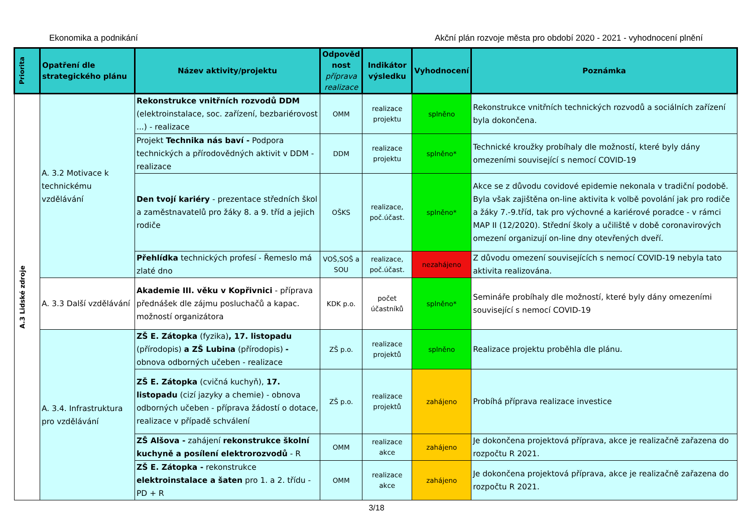Ekonomika a podnikání Akční plán rozvoje města pro období 2020 - 2021 - vyhodnocení plnění
| Priorita | Opatření dle strategického plánu | Název aktivity/projektu | Odpověd nost příprava realizace | Indikátor výsledku | Vyhodnocení | Poznámka |
| --- | --- | --- | --- | --- | --- | --- |
| A.3 Lidské zdroje | A. 3.2 Motivace k technickému vzdělávání | Rekonstrukce vnitřních rozvodů DDM (elektroinstalace, soc. zařízení, bezbariérovost ...) - realizace | OMM | realizace projektu | splněno | Rekonstrukce vnitřních technických rozvodů a sociálních zařízení byla dokončena. |
| | | Projekt Technika nás baví - Podpora technických a přírodovědných aktivit v DDM - realizace | DDM | realizace projektu | splněno* | Technické kroužky probíhaly dle možností, které byly dány omezeními související s nemocí COVID-19 |
| | | Den tvojí kariéry - prezentace středních škol a zaměstnavatelů pro žáky 8. a 9. tříd a jejich rodiče | OŠKS | realizace, poč.účast. | splněno* | Akce se z důvodu covidové epidemie nekonala v tradiční podobě. Byla však zajištěna on-line aktivita k volbě povolání jak pro rodiče a žáky 7.-9.tříd, tak pro výchovné a kariérové poradce - v rámci MAP II (12/2020). Střední školy a učiliště v době coronavirových omezení organizují on-line dny otevřených dveří. |
| | | Přehlídka technických profesí - Řemeslo má zlaté dno | VOŠ,SOŠ a SOU | realizace, poč.účast. | nezahájeno | Z důvodu omezení souvisejících s nemocí COVID-19 nebyla tato aktivita realizována. |
| | A. 3.3 Další vzdělávání | Akademie III. věku v Kopřivnici - příprava přednášek dle zájmu posluchačů a kapac. možností organizátora | KDK p.o. | počet účastníků | splněno* | Semináře probíhaly dle možností, které byly dány omezeními související s nemocí COVID-19 |
| | A. 3.4. Infrastruktura pro vzdělávání | ZŠ E. Zátopka (fyzika) , 17. listopadu (přírodopis) a ZŠ Lubina (přírodopis) - obnova odborných učeben - realizace | ZŠ p.o. | realizace projektů | splněno | Realizace projektu proběhla dle plánu. |
| | | ZŠ E. Zátopka (cvičná kuchyň), 17. listopadu (cizí jazyky a chemie) - obnova odborných učeben - příprava žádostí o dotace, realizace v případě schválení | ZŠ p.o. | realizace projektů | zahájeno | Probíhá příprava realizace investice |
| | | ZŠ Alšova - zahájení rekonstrukce školní kuchyně a posílení elektrorozvodů - R | OMM | realizace akce | zahájeno | Je dokončena projektová příprava, akce je realizačně zařazena do rozpočtu R 2021. |
| | | ZŠ E. Zátopka - rekonstrukce elektroinstalace a šaten pro 1. a 2. třídu - PD + R | OMM | realizace akce | zahájeno | Je dokončena projektová příprava, akce je realizačně zařazena do rozpočtu R 2021. |
3/18